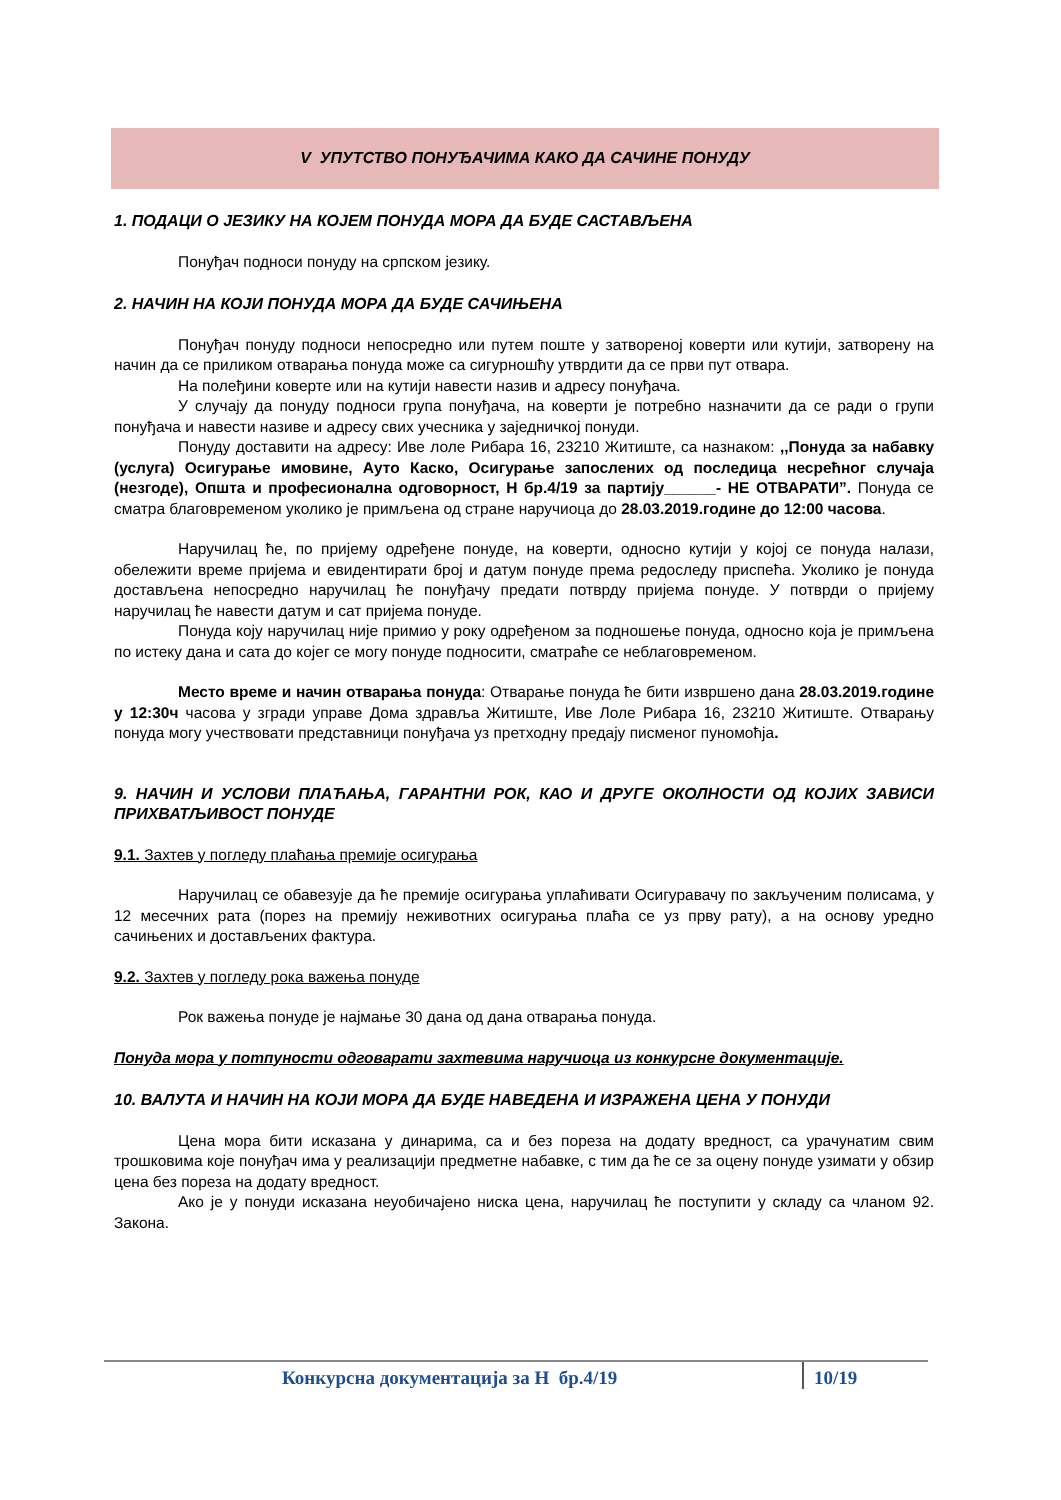V УПУТСТВО ПОНУЂАЧИМА КАКО ДА САЧИНЕ ПОНУДУ
1. ПОДАЦИ О ЈЕЗИКУ НА КОЈЕМ ПОНУДА МОРА ДА БУДЕ САСТАВЉЕНА
Понуђач подноси понуду на српском језику.
2. НАЧИН НА КОЈИ ПОНУДА МОРА ДА БУДЕ САЧИЊЕНА
Понуђач понуду подноси непосредно или путем поште у затвореној коверти или кутији, затворену на начин да се приликом отварања понуда може са сигурношћу утврдити да се први пут отвара.
На полеђини коверте или на кутији навести назив и адресу понуђача.
У случају да понуду подноси група понуђача, на коверти је потребно назначити да се ради о групи понуђача и навести називе и адресу свих учесника у заједничкој понуди.
Понуду доставити на адресу: Иве лоле Рибара 16, 23210 Житиште, са назнаком: ,,Понуда за набавку (услуга) Осигурање имовине, Ауто Каско, Осигурање запослених од последица несрећног случаја (незгоде), Општа и професионална одговорност, Н бр.4/19 за партију______- НЕ ОТВАРАТИ”. Понуда се сматра благовременом уколико је примљена од стране наручиоца до 28.03.2019.године до 12:00 часова.
Наручилац ће, по пријему одређене понуде, на коверти, односно кутији у којој се понуда налази, обележити време пријема и евидентирати број и датум понуде према редоследу приспећа. Уколико је понуда достављена непосредно наручилац ће понуђачу предати потврду пријема понуде. У потврди о пријему наручилац ће навести датум и сат пријема понуде.
Понуда коју наручилац није примио у року одређеном за подношење понуда, односно која је примљена по истеку дана и сата до којег се могу понуде подносити, сматраће се неблаговременом.
Место време и начин отварања понуда: Отварање понуда ће бити извршено дана 28.03.2019.године у 12:30ч часова у згради управе Дома здравља Житиште, Иве Лоле Рибара 16, 23210 Житиште. Отварању понуда могу учествовати представници понуђача уз претходну предају писменог пуномоћја.
9. НАЧИН И УСЛОВИ ПЛАЋАЊА, ГАРАНТНИ РОК, КАО И ДРУГЕ ОКОЛНОСТИ ОД КОЈИХ ЗАВИСИ ПРИХВАТЉИВОСТ ПОНУДЕ
9.1. Захтев у погледу плаћања премије осигурања
Наручилац се обавезује да ће премије осигурања уплаћивати Осигуравачу по закљученим полисама, у 12 месечних рата (порез на премију неживотних осигурања плаћа се уз прву рату), а на основу уредно сачињених и достављених фактура.
9.2. Захтев у погледу рока важења понуде
Рок важења понуде је најмање 30 дана од дана отварања понуда.
Понуда мора у потпуности одговарати захтевима наручиоца из конкурсне документације.
10. ВАЛУТА И НАЧИН НА КОЈИ МОРА ДА БУДЕ НАВЕДЕНА И ИЗРАЖЕНА ЦЕНА У ПОНУДИ
Цена мора бити исказана у динарима, са и без пореза на додату вредност, са урачунатим свим трошковима које понуђач има у реализацији предметне набавке, с тим да ће се за оцену понуде узимати у обзир цена без пореза на додату вредност.
Ако је у понуди исказана неуобичајено ниска цена, наручилац ће поступити у складу са чланом 92. Закона.
Конкурсна документација за Н бр.4/19 10/19